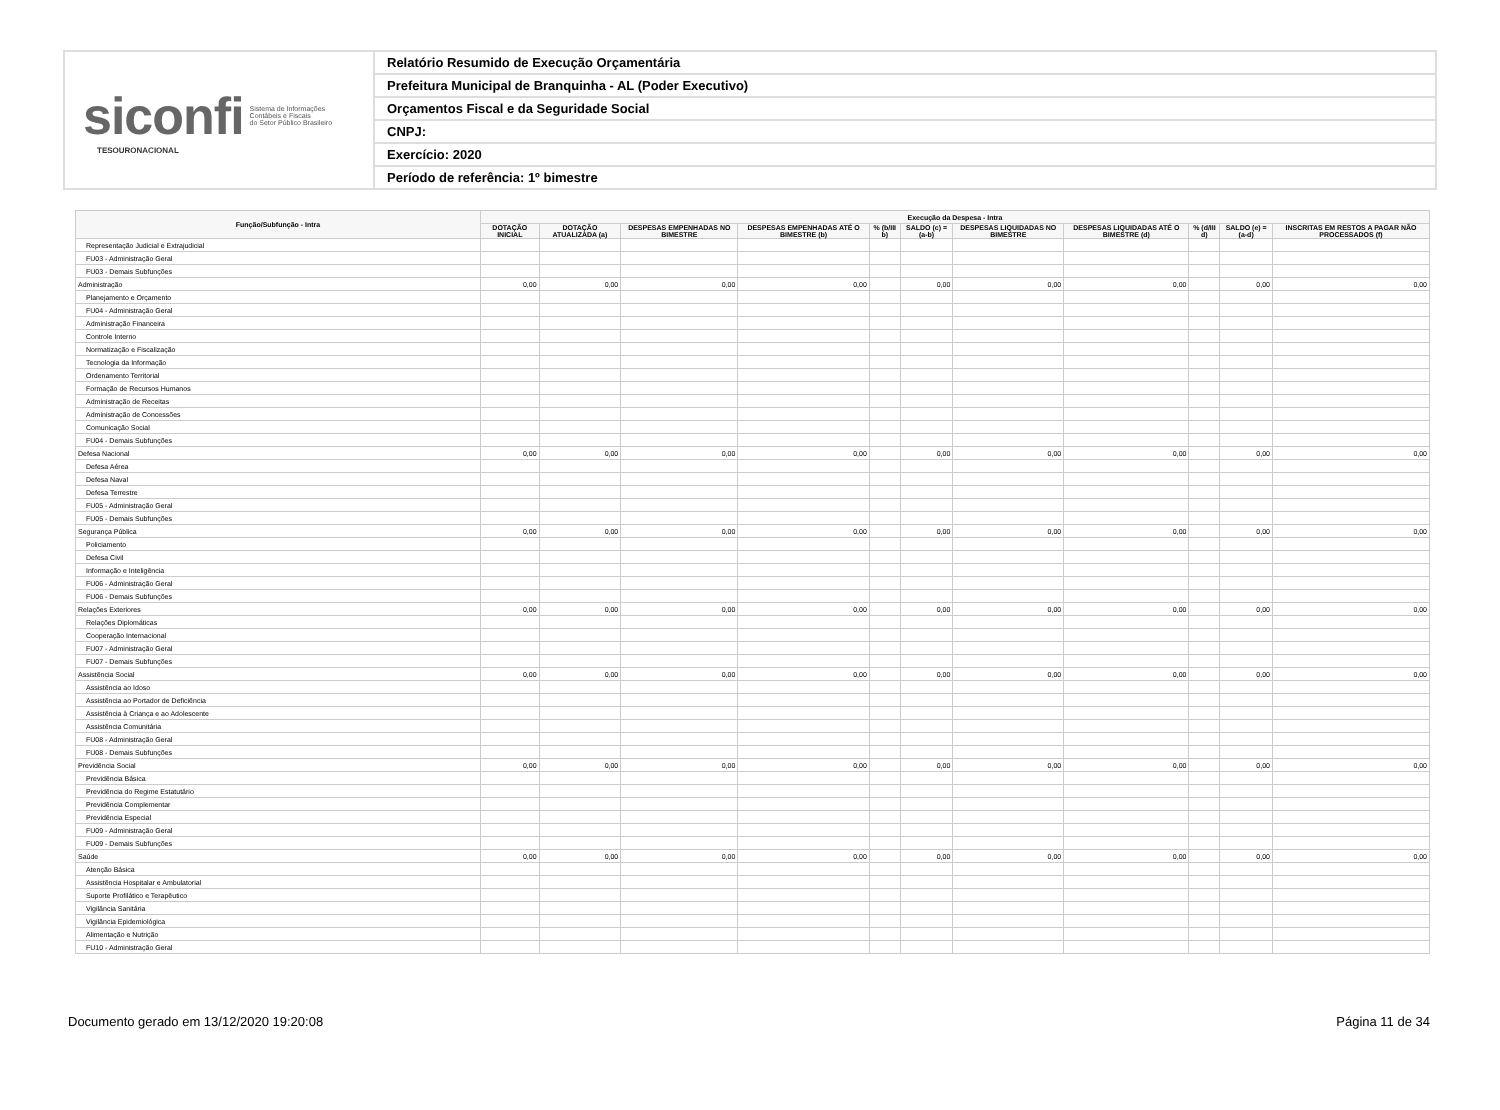siconfi Sistema de Informações
Contábeis e Fiscais
do Setor Público Brasileiro
TESOURONACIONAL
Relatório Resumido de Execução Orçamentária
Prefeitura Municipal de Branquinha - AL (Poder Executivo)
Orçamentos Fiscal e da Seguridade Social
CNPJ:
Exercício: 2020
Período de referência: 1º bimestre
| Função/Subfunção - Intra | Execução da Despesa - Intra | | | | | | | | | | |
| --- | --- | --- | --- | --- | --- | --- | --- | --- | --- | --- | --- |
| | DOTAÇÃO INICIAL | DOTAÇÃO ATUALIZADA (a) | DESPESAS EMPENHADAS NO BIMESTRE | DESPESAS EMPENHADAS ATÉ O BIMESTRE (b) | % (b/III b) | SALDO (c) = (a-b) | DESPESAS LIQUIDADAS NO BIMESTRE | DESPESAS LIQUIDADAS ATÉ O BIMESTRE (d) | % (d/III d) | SALDO (e) = (a-d) | INSCRITAS EM RESTOS A PAGAR NÃO PROCESSADOS (f) |
| Representação Judicial e Extrajudicial | | | | | | | | | | | |
| FU03 - Administração Geral | | | | | | | | | | | |
| FU03 - Demais Subfunções | | | | | | | | | | | |
| Administração | 0,00 | 0,00 | 0,00 | 0,00 | | 0,00 | 0,00 | 0,00 | | 0,00 | 0,00 |
| Planejamento e Orçamento | | | | | | | | | | | |
| FU04 - Administração Geral | | | | | | | | | | | |
| Administração Financeira | | | | | | | | | | | |
| Controle Interno | | | | | | | | | | | |
| Normatização e Fiscalização | | | | | | | | | | | |
| Tecnologia da Informação | | | | | | | | | | | |
| Ordenamento Territorial | | | | | | | | | | | |
| Formação de Recursos Humanos | | | | | | | | | | | |
| Administração de Receitas | | | | | | | | | | | |
| Administração de Concessões | | | | | | | | | | | |
| Comunicação Social | | | | | | | | | | | |
| FU04 - Demais Subfunções | | | | | | | | | | | |
| Defesa Nacional | 0,00 | 0,00 | 0,00 | 0,00 | | 0,00 | 0,00 | 0,00 | | 0,00 | 0,00 |
| Defesa Aérea | | | | | | | | | | | |
| Defesa Naval | | | | | | | | | | | |
| Defesa Terrestre | | | | | | | | | | | |
| FU05 - Administração Geral | | | | | | | | | | | |
| FU05 - Demais Subfunções | | | | | | | | | | | |
| Segurança Pública | 0,00 | 0,00 | 0,00 | 0,00 | | 0,00 | 0,00 | 0,00 | | 0,00 | 0,00 |
| Policiamento | | | | | | | | | | | |
| Defesa Civil | | | | | | | | | | | |
| Informação e Inteligência | | | | | | | | | | | |
| FU06 - Administração Geral | | | | | | | | | | | |
| FU06 - Demais Subfunções | | | | | | | | | | | |
| Relações Exteriores | 0,00 | 0,00 | 0,00 | 0,00 | | 0,00 | 0,00 | 0,00 | | 0,00 | 0,00 |
| Relações Diplomáticas | | | | | | | | | | | |
| Cooperação Internacional | | | | | | | | | | | |
| FU07 - Administração Geral | | | | | | | | | | | |
| FU07 - Demais Subfunções | | | | | | | | | | | |
| Assistência Social | 0,00 | 0,00 | 0,00 | 0,00 | | 0,00 | 0,00 | 0,00 | | 0,00 | 0,00 |
| Assistência ao Idoso | | | | | | | | | | | |
| Assistência ao Portador de Deficiência | | | | | | | | | | | |
| Assistência à Criança e ao Adolescente | | | | | | | | | | | |
| Assistência Comunitária | | | | | | | | | | | |
| FU08 - Administração Geral | | | | | | | | | | | |
| FU08 - Demais Subfunções | | | | | | | | | | | |
| Previdência Social | 0,00 | 0,00 | 0,00 | 0,00 | | 0,00 | 0,00 | 0,00 | | 0,00 | 0,00 |
| Previdência Básica | | | | | | | | | | | |
| Previdência do Regime Estatutário | | | | | | | | | | | |
| Previdência Complementar | | | | | | | | | | | |
| Previdência Especial | | | | | | | | | | | |
| FU09 - Administração Geral | | | | | | | | | | | |
| FU09 - Demais Subfunções | | | | | | | | | | | |
| Saúde | 0,00 | 0,00 | 0,00 | 0,00 | | 0,00 | 0,00 | 0,00 | | 0,00 | 0,00 |
| Atenção Básica | | | | | | | | | | | |
| Assistência Hospitalar e Ambulatorial | | | | | | | | | | | |
| Suporte Profilático e Terapêutico | | | | | | | | | | | |
| Vigilância Sanitária | | | | | | | | | | | |
| Vigilância Epidemiológica | | | | | | | | | | | |
| Alimentação e Nutrição | | | | | | | | | | | |
| FU10 - Administração Geral | | | | | | | | | | | |
Documento gerado em 13/12/2020 19:20:08 Página 11 de 34